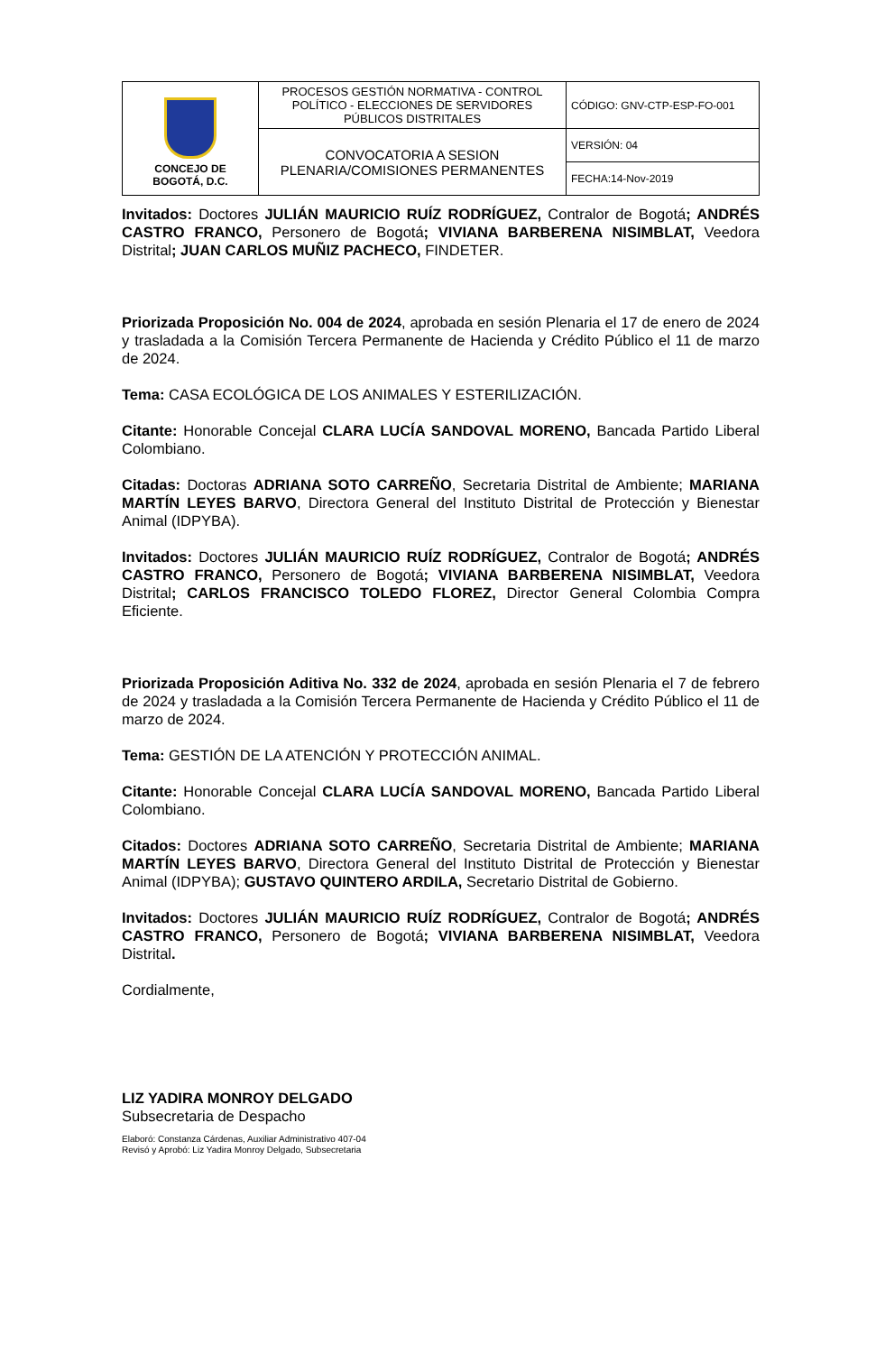| CONCEJO DE BOGOTÁ, D.C. | PROCESOS GESTIÓN NORMATIVA - CONTROL POLÍTICO - ELECCIONES DE SERVIDORES PÚBLICOS DISTRITALES | CÓDIGO: GNV-CTP-ESP-FO-001 |
| | CONVOCATORIA A SESION PLENARIA/COMISIONES PERMANENTES | VERSIÓN: 04 |
| | | FECHA:14-Nov-2019 |
Invitados: Doctores JULIÁN MAURICIO RUÍZ RODRÍGUEZ, Contralor de Bogotá; ANDRÉS CASTRO FRANCO, Personero de Bogotá; VIVIANA BARBERENA NISIMBLAT, Veedora Distrital; JUAN CARLOS MUÑIZ PACHECO, FINDETER.
Priorizada Proposición No. 004 de 2024, aprobada en sesión Plenaria el 17 de enero de 2024 y trasladada a la Comisión Tercera Permanente de Hacienda y Crédito Público el 11 de marzo de 2024.
Tema: CASA ECOLÓGICA DE LOS ANIMALES Y ESTERILIZACIÓN.
Citante: Honorable Concejal CLARA LUCÍA SANDOVAL MORENO, Bancada Partido Liberal Colombiano.
Citadas: Doctoras ADRIANA SOTO CARREÑO, Secretaria Distrital de Ambiente; MARIANA MARTÍN LEYES BARVO, Directora General del Instituto Distrital de Protección y Bienestar Animal (IDPYBA).
Invitados: Doctores JULIÁN MAURICIO RUÍZ RODRÍGUEZ, Contralor de Bogotá; ANDRÉS CASTRO FRANCO, Personero de Bogotá; VIVIANA BARBERENA NISIMBLAT, Veedora Distrital; CARLOS FRANCISCO TOLEDO FLOREZ, Director General Colombia Compra Eficiente.
Priorizada Proposición Aditiva No. 332 de 2024, aprobada en sesión Plenaria el 7 de febrero de 2024 y trasladada a la Comisión Tercera Permanente de Hacienda y Crédito Público el 11 de marzo de 2024.
Tema: GESTIÓN DE LA ATENCIÓN Y PROTECCIÓN ANIMAL.
Citante: Honorable Concejal CLARA LUCÍA SANDOVAL MORENO, Bancada Partido Liberal Colombiano.
Citados: Doctores ADRIANA SOTO CARREÑO, Secretaria Distrital de Ambiente; MARIANA MARTÍN LEYES BARVO, Directora General del Instituto Distrital de Protección y Bienestar Animal (IDPYBA); GUSTAVO QUINTERO ARDILA, Secretario Distrital de Gobierno.
Invitados: Doctores JULIÁN MAURICIO RUÍZ RODRÍGUEZ, Contralor de Bogotá; ANDRÉS CASTRO FRANCO, Personero de Bogotá; VIVIANA BARBERENA NISIMBLAT, Veedora Distrital.
Cordialmente,
LIZ YADIRA MONROY DELGADO
Subsecretaria de Despacho
Elaboró: Constanza Cárdenas, Auxiliar Administrativo 407-04
Revisó y Aprobó: Liz Yadira Monroy Delgado, Subsecretaria